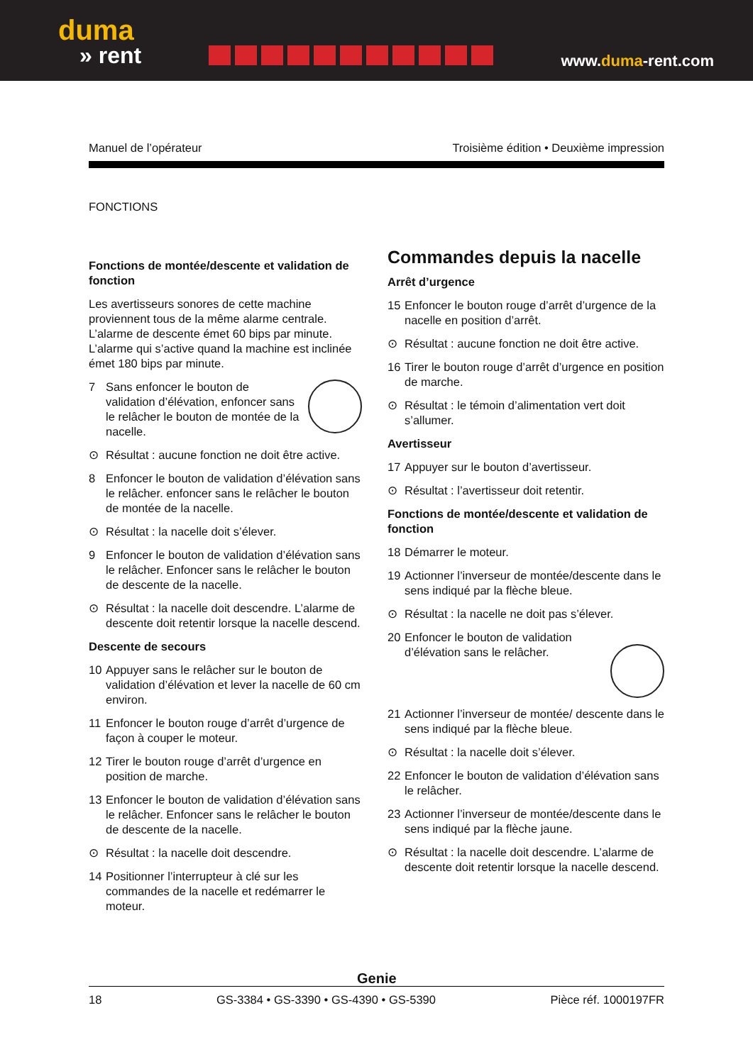duma
» rent
www.duma-rent.com
Manuel de l’opérateur Troisième édition • Deuxième impression
FONCTIONS
Fonctions de montée/descente et validation de fonction
Les avertisseurs sonores de cette machine proviennent tous de la même alarme centrale. L’alarme de descente émet 60 bips par minute. L’alarme qui s’active quand la machine est inclinée émet 180 bips par minute.
7 Sans enfoncer le bouton de validation d’élévation, enfoncer sans le relâcher le bouton de montée de la nacelle.
⊙ Résultat : aucune fonction ne doit être active.
8 Enfoncer le bouton de validation d’élévation sans le relâcher. enfoncer sans le relâcher le bouton de montée de la nacelle.
⊙ Résultat : la nacelle doit s’élever.
9 Enfoncer le bouton de validation d’élévation sans le relâcher. Enfoncer sans le relâcher le bouton de descente de la nacelle.
⊙ Résultat : la nacelle doit descendre. L’alarme de descente doit retentir lorsque la nacelle descend.
Descente de secours
10 Appuyer sans le relâcher sur le bouton de validation d’élévation et lever la nacelle de 60 cm environ.
11 Enfoncer le bouton rouge d’arrêt d’urgence de façon à couper le moteur.
12 Tirer le bouton rouge d’arrêt d’urgence en position de marche.
13 Enfoncer le bouton de validation d’élévation sans le relâcher. Enfoncer sans le relâcher le bouton de descente de la nacelle.
⊙ Résultat : la nacelle doit descendre.
14 Positionner l’interrupteur à clé sur les commandes de la nacelle et redémarrer le moteur.
Commandes depuis la nacelle
Arrêt d’urgence
15 Enfoncer le bouton rouge d’arrêt d’urgence de la nacelle en position d’arrêt.
⊙ Résultat : aucune fonction ne doit être active.
16 Tirer le bouton rouge d’arrêt d’urgence en position de marche.
⊙ Résultat : le témoin d’alimentation vert doit s’allumer.
Avertisseur
17 Appuyer sur le bouton d’avertisseur.
⊙ Résultat : l’avertisseur doit retentir.
Fonctions de montée/descente et validation de fonction
18 Démarrer le moteur.
19 Actionner l’inverseur de montée/descente dans le sens indiqué par la flèche bleue.
⊙ Résultat : la nacelle ne doit pas s’élever.
20 Enfoncer le bouton de validation d’élévation sans le relâcher.
21 Actionner l’inverseur de montée/ descente dans le sens indiqué par la flèche bleue.
⊙ Résultat : la nacelle doit s’élever.
22 Enfoncer le bouton de validation d’élévation sans le relâcher.
23 Actionner l’inverseur de montée/descente dans le sens indiqué par la flèche jaune.
⊙ Résultat : la nacelle doit descendre. L’alarme de descente doit retentir lorsque la nacelle descend.
Genie
18 GS-3384 • GS-3390 • GS-4390 • GS-5390 Pièce réf. 1000197FR